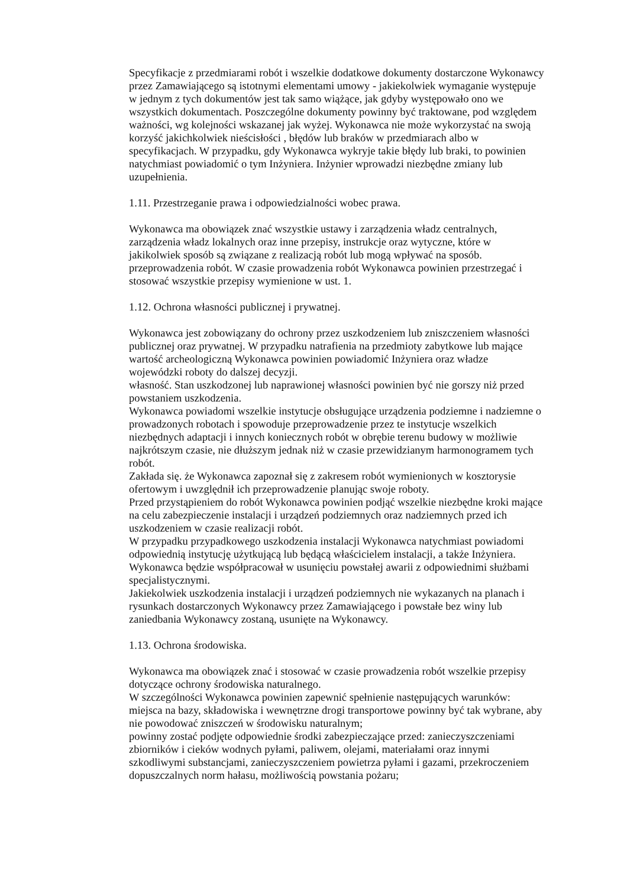Specyfikacje z przedmiarami robót i wszelkie dodatkowe dokumenty dostarczone Wykonawcy przez Zamawiającego są istotnymi elementami umowy - jakiekolwiek wymaganie występuje w jednym z tych dokumentów jest tak samo wiążące, jak gdyby występowało ono we wszystkich dokumentach. Poszczególne dokumenty powinny być traktowane, pod względem ważności, wg kolejności wskazanej jak wyżej. Wykonawca nie może wykorzystać na swoją korzyść jakichkolwiek nieścisłości , błędów lub braków w przedmiarach albo w specyfikacjach. W przypadku, gdy Wykonawca wykryje takie błędy lub braki, to powinien natychmiast powiadomić o tym Inżyniera. Inżynier wprowadzi niezbędne zmiany lub uzupełnienia.
1.11. Przestrzeganie prawa i odpowiedzialności wobec prawa.
Wykonawca ma obowiązek znać wszystkie ustawy i zarządzenia władz centralnych, zarządzenia władz lokalnych oraz inne przepisy, instrukcje oraz wytyczne, które w jakikolwiek sposób są związane z realizacją robót lub mogą wpływać na sposób. przeprowadzenia robót. W czasie prowadzenia robót Wykonawca powinien przestrzegać i stosować wszystkie przepisy wymienione w ust. 1.
1.12. Ochrona własności publicznej i prywatnej.
Wykonawca jest zobowiązany do ochrony przez uszkodzeniem lub zniszczeniem własności publicznej oraz prywatnej. W przypadku natrafienia na przedmioty zabytkowe lub mające wartość archeologiczną Wykonawca powinien powiadomić Inżyniera oraz władze wojewódzki roboty do dalszej decyzji.
własność. Stan uszkodzonej lub naprawionej własności powinien być nie gorszy niż przed powstaniem uszkodzenia.
Wykonawca powiadomi wszelkie instytucje obsługujące urządzenia podziemne i nadziemne o prowadzonych robotach i spowoduje przeprowadzenie przez te instytucje wszelkich niezbędnych adaptacji i innych koniecznych robót w obrębie terenu budowy w możliwie najkrótszym czasie, nie dłuższym jednak niż w czasie przewidzianym harmonogramem tych robót.
Zakłada się. że Wykonawca zapoznał się z zakresem robót wymienionych w kosztorysie ofertowym i uwzględnił ich przeprowadzenie planując swoje roboty.
Przed przystąpieniem do robót Wykonawca powinien podjąć wszelkie niezbędne kroki mające na celu zabezpieczenie instalacji i urządzeń podziemnych oraz nadziemnych przed ich uszkodzeniem w czasie realizacji robót.
W przypadku przypadkowego uszkodzenia instalacji Wykonawca natychmiast powiadomi odpowiednią instytucję użytkującą lub będącą właścicielem instalacji, a także Inżyniera. Wykonawca będzie współpracował w usunięciu powstałej awarii z odpowiednimi służbami specjalistycznymi.
Jakiekolwiek uszkodzenia instalacji i urządzeń podziemnych nie wykazanych na planach i rysunkach dostarczonych Wykonawcy przez Zamawiającego i powstałe bez winy lub zaniedbania Wykonawcy zostaną, usunięte na Wykonawcy.
1.13. Ochrona środowiska.
Wykonawca ma obowiązek znać i stosować w czasie prowadzenia robót wszelkie przepisy dotyczące ochrony środowiska naturalnego.
W szczególności Wykonawca powinien zapewnić spełnienie następujących warunków: miejsca na bazy, składowiska i wewnętrzne drogi transportowe powinny być tak wybrane, aby nie powodować zniszczeń w środowisku naturalnym;
powinny zostać podjęte odpowiednie środki zabezpieczające przed: zanieczyszczeniami zbiorników i cieków wodnych pyłami, paliwem, olejami, materiałami oraz innymi szkodliwymi substancjami, zanieczyszczeniem powietrza pyłami i gazami, przekroczeniem dopuszczalnych norm hałasu, możliwością powstania pożaru;